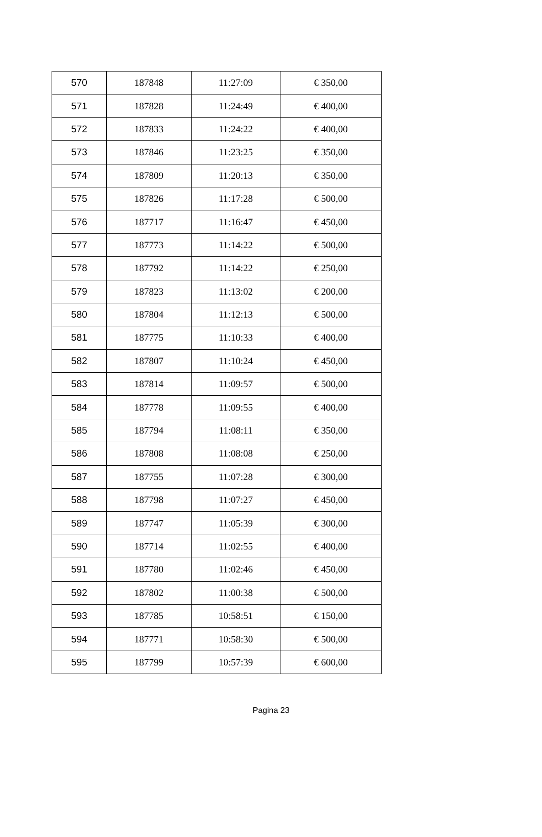| 570 | 187848 | 11:27:09 | € 350,00 |
| 571 | 187828 | 11:24:49 | € 400,00 |
| 572 | 187833 | 11:24:22 | € 400,00 |
| 573 | 187846 | 11:23:25 | € 350,00 |
| 574 | 187809 | 11:20:13 | € 350,00 |
| 575 | 187826 | 11:17:28 | € 500,00 |
| 576 | 187717 | 11:16:47 | € 450,00 |
| 577 | 187773 | 11:14:22 | € 500,00 |
| 578 | 187792 | 11:14:22 | € 250,00 |
| 579 | 187823 | 11:13:02 | € 200,00 |
| 580 | 187804 | 11:12:13 | € 500,00 |
| 581 | 187775 | 11:10:33 | € 400,00 |
| 582 | 187807 | 11:10:24 | € 450,00 |
| 583 | 187814 | 11:09:57 | € 500,00 |
| 584 | 187778 | 11:09:55 | € 400,00 |
| 585 | 187794 | 11:08:11 | € 350,00 |
| 586 | 187808 | 11:08:08 | € 250,00 |
| 587 | 187755 | 11:07:28 | € 300,00 |
| 588 | 187798 | 11:07:27 | € 450,00 |
| 589 | 187747 | 11:05:39 | € 300,00 |
| 590 | 187714 | 11:02:55 | € 400,00 |
| 591 | 187780 | 11:02:46 | € 450,00 |
| 592 | 187802 | 11:00:38 | € 500,00 |
| 593 | 187785 | 10:58:51 | € 150,00 |
| 594 | 187771 | 10:58:30 | € 500,00 |
| 595 | 187799 | 10:57:39 | € 600,00 |
Pagina 23